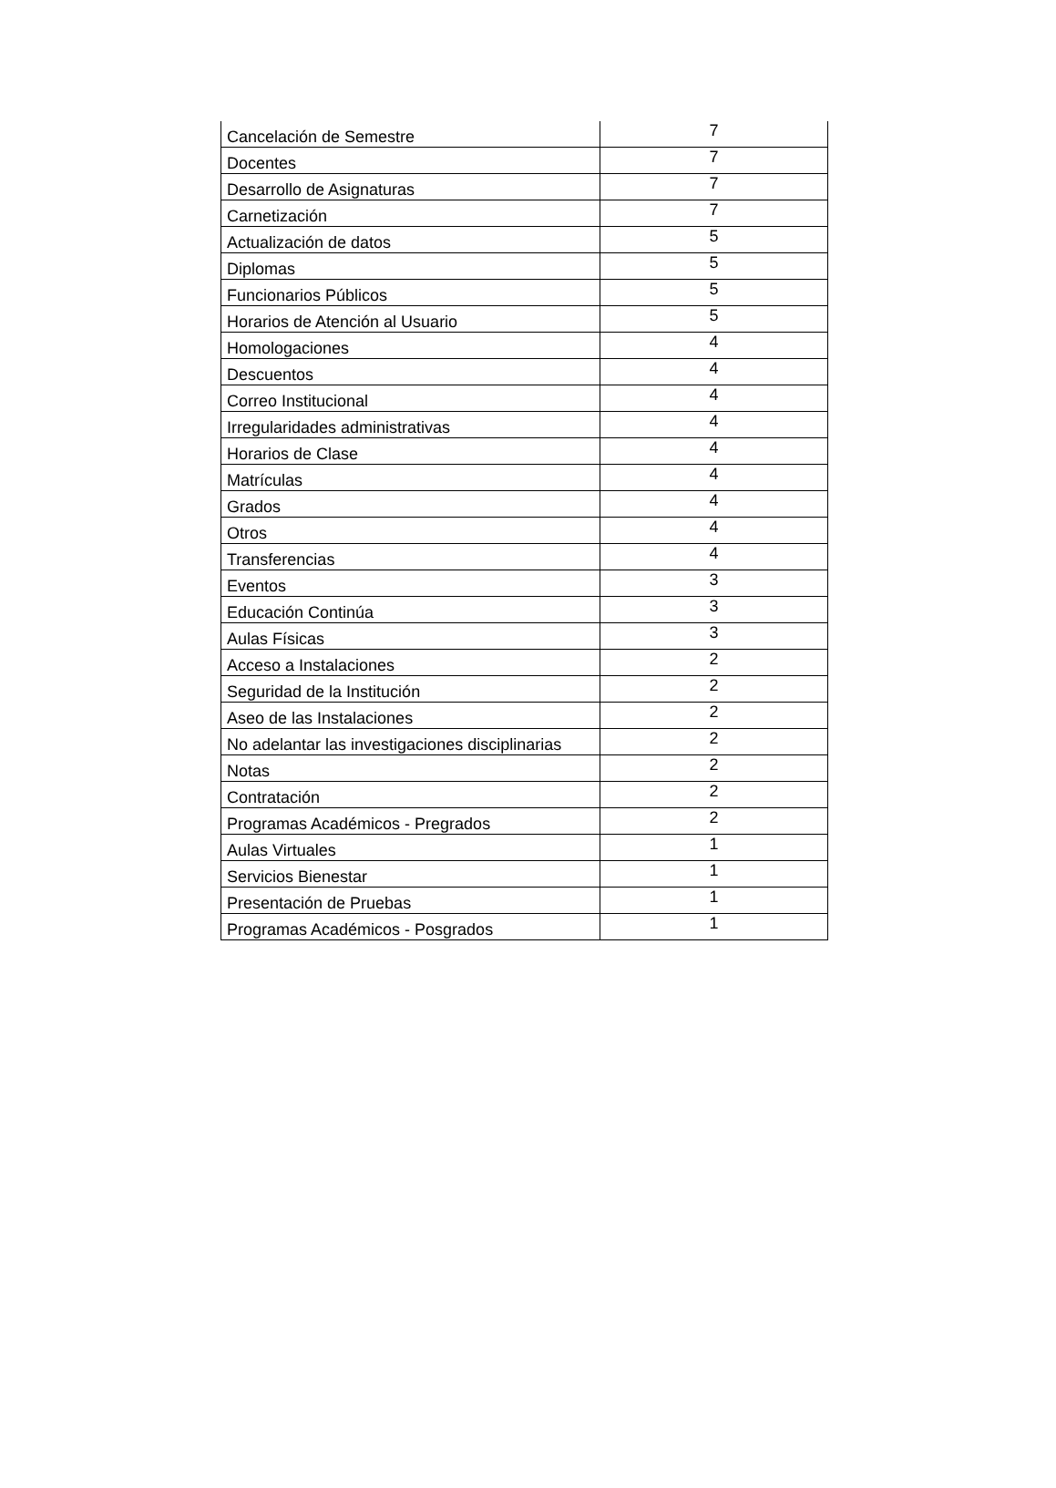| Cancelación de Semestre | 7 |
| Docentes | 7 |
| Desarrollo de Asignaturas | 7 |
| Carnetización | 7 |
| Actualización de datos | 5 |
| Diplomas | 5 |
| Funcionarios Públicos | 5 |
| Horarios de Atención al Usuario | 5 |
| Homologaciones | 4 |
| Descuentos | 4 |
| Correo Institucional | 4 |
| Irregularidades administrativas | 4 |
| Horarios de Clase | 4 |
| Matrículas | 4 |
| Grados | 4 |
| Otros | 4 |
| Transferencias | 4 |
| Eventos | 3 |
| Educación Continúa | 3 |
| Aulas Físicas | 3 |
| Acceso a Instalaciones | 2 |
| Seguridad de la Institución | 2 |
| Aseo de las Instalaciones | 2 |
| No adelantar las investigaciones disciplinarias | 2 |
| Notas | 2 |
| Contratación | 2 |
| Programas Académicos - Pregrados | 2 |
| Aulas Virtuales | 1 |
| Servicios Bienestar | 1 |
| Presentación de Pruebas | 1 |
| Programas Académicos - Posgrados | 1 |